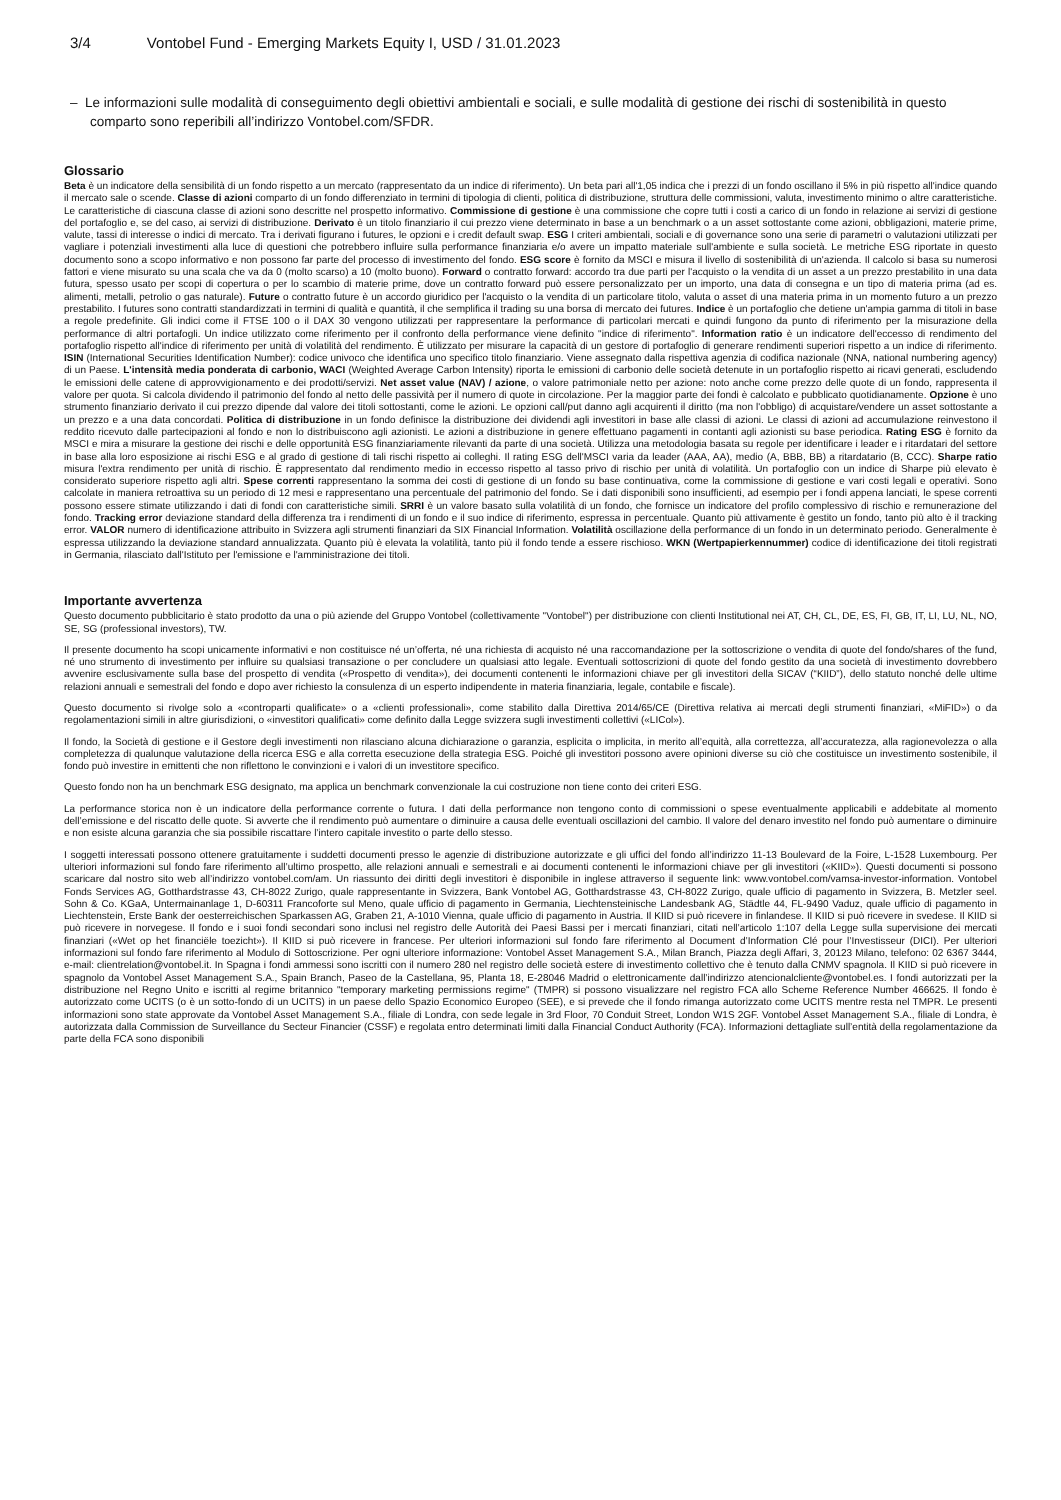3/4 Vontobel Fund - Emerging Markets Equity I, USD / 31.01.2023
– Le informazioni sulle modalità di conseguimento degli obiettivi ambientali e sociali, e sulle modalità di gestione dei rischi di sostenibilità in questo comparto sono reperibili all’indirizzo Vontobel.com/SFDR.
Glossario
Beta è un indicatore della sensibilità di un fondo rispetto a un mercato (rappresentato da un indice di riferimento). Un beta pari all'1,05 indica che i prezzi di un fondo oscillano il 5% in più rispetto all'indice quando il mercato sale o scende. Classe di azioni comparto di un fondo differenziato in termini di tipologia di clienti, politica di distribuzione, struttura delle commissioni, valuta, investimento minimo o altre caratteristiche. Le caratteristiche di ciascuna classe di azioni sono descritte nel prospetto informativo. Commissione di gestione è una commissione che copre tutti i costi a carico di un fondo in relazione ai servizi di gestione del portafoglio e, se del caso, ai servizi di distribuzione. Derivato è un titolo finanziario il cui prezzo viene determinato in base a un benchmark o a un asset sottostante come azioni, obbligazioni, materie prime, valute, tassi di interesse o indici di mercato. Tra i derivati figurano i futures, le opzioni e i credit default swap. ESG I criteri ambientali, sociali e di governance sono una serie di parametri o valutazioni utilizzati per vagliare i potenziali investimenti alla luce di questioni che potrebbero influire sulla performance finanziaria e/o avere un impatto materiale sull'ambiente e sulla società. Le metriche ESG riportate in questo documento sono a scopo informativo e non possono far parte del processo di investimento del fondo. ESG score è fornito da MSCI e misura il livello di sostenibilità di un'azienda. Il calcolo si basa su numerosi fattori e viene misurato su una scala che va da 0 (molto scarso) a 10 (molto buono). Forward o contratto forward: accordo tra due parti per l'acquisto o la vendita di un asset a un prezzo prestabilito in una data futura, spesso usato per scopi di copertura o per lo scambio di materie prime, dove un contratto forward può essere personalizzato per un importo, una data di consegna e un tipo di materia prima (ad es. alimenti, metalli, petrolio o gas naturale). Future o contratto future è un accordo giuridico per l'acquisto o la vendita di un particolare titolo, valuta o asset di una materia prima in un momento futuro a un prezzo prestabilito. I futures sono contratti standardizzati in termini di qualità e quantità, il che semplifica il trading su una borsa di mercato dei futures. Indice è un portafoglio che detiene un'ampia gamma di titoli in base a regole predefinite. Gli indici come il FTSE 100 o il DAX 30 vengono utilizzati per rappresentare la performance di particolari mercati e quindi fungono da punto di riferimento per la misurazione della performance di altri portafogli. Un indice utilizzato come riferimento per il confronto della performance viene definito "indice di riferimento". Information ratio è un indicatore dell'eccesso di rendimento del portafoglio rispetto all'indice di riferimento per unità di volatilità del rendimento. È utilizzato per misurare la capacità di un gestore di portafoglio di generare rendimenti superiori rispetto a un indice di riferimento. ISIN (International Securities Identification Number): codice univoco che identifica uno specifico titolo finanziario. Viene assegnato dalla rispettiva agenzia di codifica nazionale (NNA, national numbering agency) di un Paese. L'intensità media ponderata di carbonio, WACI (Weighted Average Carbon Intensity) riporta le emissioni di carbonio delle società detenute in un portafoglio rispetto ai ricavi generati, escludendo le emissioni delle catene di approvvigionamento e dei prodotti/servizi. Net asset value (NAV) / azione, o valore patrimoniale netto per azione: noto anche come prezzo delle quote di un fondo, rappresenta il valore per quota. Si calcola dividendo il patrimonio del fondo al netto delle passività per il numero di quote in circolazione. Per la maggior parte dei fondi è calcolato e pubblicato quotidianamente. Opzione è uno strumento finanziario derivato il cui prezzo dipende dal valore dei titoli sottostanti, come le azioni. Le opzioni call/put danno agli acquirenti il diritto (ma non l'obbligo) di acquistare/vendere un asset sottostante a un prezzo e a una data concordati. Politica di distribuzione in un fondo definisce la distribuzione dei dividendi agli investitori in base alle classi di azioni. Le classi di azioni ad accumulazione reinvestono il reddito ricevuto dalle partecipazioni al fondo e non lo distribuiscono agli azionisti. Le azioni a distribuzione in genere effettuano pagamenti in contanti agli azionisti su base periodica. Rating ESG è fornito da MSCI e mira a misurare la gestione dei rischi e delle opportunità ESG finanziariamente rilevanti da parte di una società. Utilizza una metodologia basata su regole per identificare i leader e i ritardatari del settore in base alla loro esposizione ai rischi ESG e al grado di gestione di tali rischi rispetto ai colleghi. Il rating ESG dell'MSCI varia da leader (AAA, AA), medio (A, BBB, BB) a ritardatario (B, CCC). Sharpe ratio misura l'extra rendimento per unità di rischio. È rappresentato dal rendimento medio in eccesso rispetto al tasso privo di rischio per unità di volatilità. Un portafoglio con un indice di Sharpe più elevato è considerato superiore rispetto agli altri. Spese correnti rappresentano la somma dei costi di gestione di un fondo su base continuativa, come la commissione di gestione e vari costi legali e operativi. Sono calcolate in maniera retroattiva su un periodo di 12 mesi e rappresentano una percentuale del patrimonio del fondo. Se i dati disponibili sono insufficienti, ad esempio per i fondi appena lanciati, le spese correnti possono essere stimate utilizzando i dati di fondi con caratteristiche simili. SRRI è un valore basato sulla volatilità di un fondo, che fornisce un indicatore del profilo complessivo di rischio e remunerazione del fondo. Tracking error deviazione standard della differenza tra i rendimenti di un fondo e il suo indice di riferimento, espressa in percentuale. Quanto più attivamente è gestito un fondo, tanto più alto è il tracking error. VALOR numero di identificazione attribuito in Svizzera agli strumenti finanziari da SIX Financial Information. Volatilità oscillazione della performance di un fondo in un determinato periodo. Generalmente è espressa utilizzando la deviazione standard annualizzata. Quanto più è elevata la volatilità, tanto più il fondo tende a essere rischioso. WKN (Wertpapierkennummer) codice di identificazione dei titoli registrati in Germania, rilasciato dall'Istituto per l'emissione e l'amministrazione dei titoli.
Importante avvertenza
Questo documento pubblicitario è stato prodotto da una o più aziende del Gruppo Vontobel (collettivamente "Vontobel") per distribuzione con clienti Institutional nei AT, CH, CL, DE, ES, FI, GB, IT, LI, LU, NL, NO, SE, SG (professional investors), TW.
Il presente documento ha scopi unicamente informativi e non costituisce né un’offerta, né una richiesta di acquisto né una raccomandazione per la sottoscrizione o vendita di quote del fondo/shares of the fund, né uno strumento di investimento per influire su qualsiasi transazione o per concludere un qualsiasi atto legale. Eventuali sottoscrizioni di quote del fondo gestito da una società di investimento dovrebbero avvenire esclusivamente sulla base del prospetto di vendita («Prospetto di vendita»), dei documenti contenenti le informazioni chiave per gli investitori della SICAV (“KIID”), dello statuto nonché delle ultime relazioni annuali e semestrali del fondo e dopo aver richiesto la consulenza di un esperto indipendente in materia finanziaria, legale, contabile e fiscale).
Questo documento si rivolge solo a «controparti qualificate» o a «clienti professionali», come stabilito dalla Direttiva 2014/65/CE (Direttiva relativa ai mercati degli strumenti finanziari, «MiFID») o da regolamentazioni simili in altre giurisdizioni, o «investitori qualificati» come definito dalla Legge svizzera sugli investimenti collettivi («LICol»).
Il fondo, la Società di gestione e il Gestore degli investimenti non rilasciano alcuna dichiarazione o garanzia, esplicita o implicita, in merito all’equità, alla correttezza, all’accuratezza, alla ragionevolezza o alla completezza di qualunque valutazione della ricerca ESG e alla corretta esecuzione della strategia ESG. Poiché gli investitori possono avere opinioni diverse su ciò che costituisce un investimento sostenibile, il fondo può investire in emittenti che non riflettono le convinzioni e i valori di un investitore specifico.
Questo fondo non ha un benchmark ESG designato, ma applica un benchmark convenzionale la cui costruzione non tiene conto dei criteri ESG.
La performance storica non è un indicatore della performance corrente o futura. I dati della performance non tengono conto di commissioni o spese eventualmente applicabili e addebitate al momento dell’emissione e del riscatto delle quote. Si avverte che il rendimento può aumentare o diminuire a causa delle eventuali oscillazioni del cambio. Il valore del denaro investito nel fondo può aumentare o diminuire e non esiste alcuna garanzia che sia possibile riscattare l’intero capitale investito o parte dello stesso.
I soggetti interessati possono ottenere gratuitamente i suddetti documenti presso le agenzie di distribuzione autorizzate e gli uffici del fondo all’indirizzo 11-13 Boulevard de la Foire, L-1528 Luxembourg. Per ulteriori informazioni sul fondo fare riferimento all’ultimo prospetto, alle relazioni annuali e semestrali e ai documenti contenenti le informazioni chiave per gli investitori («KIID»). Questi documenti si possono scaricare dal nostro sito web all’indirizzo vontobel.com/am. Un riassunto dei diritti degli investitori è disponibile in inglese attraverso il seguente link: www.vontobel.com/vamsa-investor-information. Vontobel Fonds Services AG, Gotthardstrasse 43, CH-8022 Zurigo, quale rappresentante in Svizzera, Bank Vontobel AG, Gotthardstrasse 43, CH-8022 Zurigo, quale ufficio di pagamento in Svizzera, B. Metzler seel. Sohn & Co. KGaA, Untermainanlage 1, D-60311 Francoforte sul Meno, quale ufficio di pagamento in Germania, Liechtensteinische Landesbank AG, Städtle 44, FL-9490 Vaduz, quale ufficio di pagamento in Liechtenstein, Erste Bank der oesterreichischen Sparkassen AG, Graben 21, A-1010 Vienna, quale ufficio di pagamento in Austria. Il KIID si può ricevere in finlandese. Il KIID si può ricevere in svedese. Il KIID si può ricevere in norvegese. Il fondo e i suoi fondi secondari sono inclusi nel registro delle Autorità dei Paesi Bassi per i mercati finanziari, citati nell’articolo 1:107 della Legge sulla supervisione dei mercati finanziari («Wet op het financiële toezicht»). Il KIID si può ricevere in francese. Per ulteriori informazioni sul fondo fare riferimento al Document d’Information Clé pour l’Investisseur (DICI). Per ulteriori informazioni sul fondo fare riferimento al Modulo di Sottoscrizione. Per ogni ulteriore informazione: Vontobel Asset Management S.A., Milan Branch, Piazza degli Affari, 3, 20123 Milano, telefono: 02 6367 3444, e-mail: clientrelation@vontobel.it. In Spagna i fondi ammessi sono iscritti con il numero 280 nel registro delle società estere di investimento collettivo che è tenuto dalla CNMV spagnola. Il KIID si può ricevere in spagnolo da Vontobel Asset Management S.A., Spain Branch, Paseo de la Castellana, 95, Planta 18, E-28046 Madrid o elettronicamente dall’indirizzo atencionalcliente@vontobel.es. I fondi autorizzati per la distribuzione nel Regno Unito e iscritti al regime britannico "temporary marketing permissions regime" (TMPR) si possono visualizzare nel registro FCA allo Scheme Reference Number 466625. Il fondo è autorizzato come UCITS (o è un sotto-fondo di un UCITS) in un paese dello Spazio Economico Europeo (SEE), e si prevede che il fondo rimanga autorizzato come UCITS mentre resta nel TMPR. Le presenti informazioni sono state approvate da Vontobel Asset Management S.A., filiale di Londra, con sede legale in 3rd Floor, 70 Conduit Street, London W1S 2GF. Vontobel Asset Management S.A., filiale di Londra, è autorizzata dalla Commission de Surveillance du Secteur Financier (CSSF) e regolata entro determinati limiti dalla Financial Conduct Authority (FCA). Informazioni dettagliate sull’entità della regolamentazione da parte della FCA sono disponibili